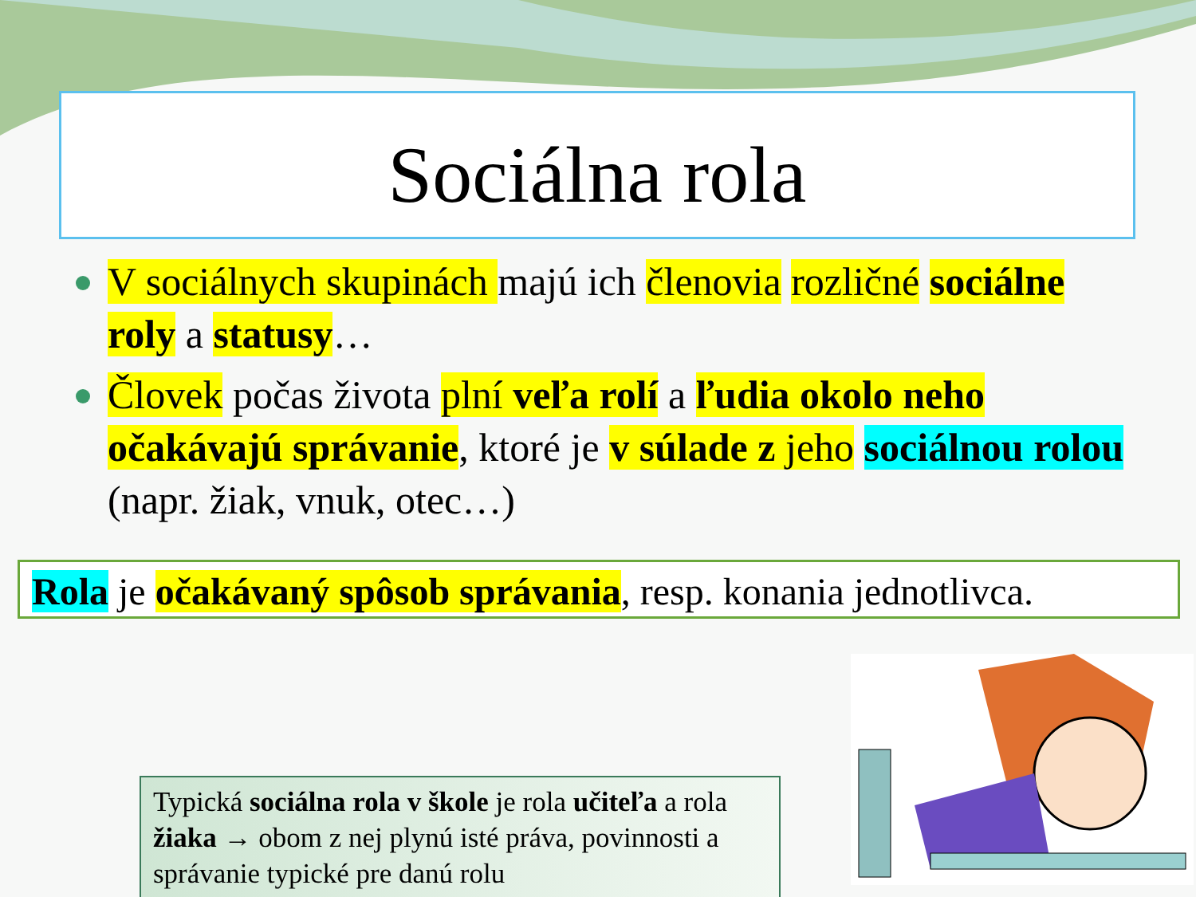Sociálna rola
V sociálnych skupinách majú ich členovia rozličné sociálne roly a statusy…
Človek počas života plní veľa rolí a ľudia okolo neho očakávajú správanie, ktoré je v súlade z jeho sociálnou rolou (napr. žiak, vnuk, otec…)
Rola je očakávaný spôsob správania, resp. konania jednotlivca.
Typická sociálna rola v škole je rola učiteľa a rola žiaka → obom z nej plynú isté práva, povinnosti a správanie typické pre danú rolu